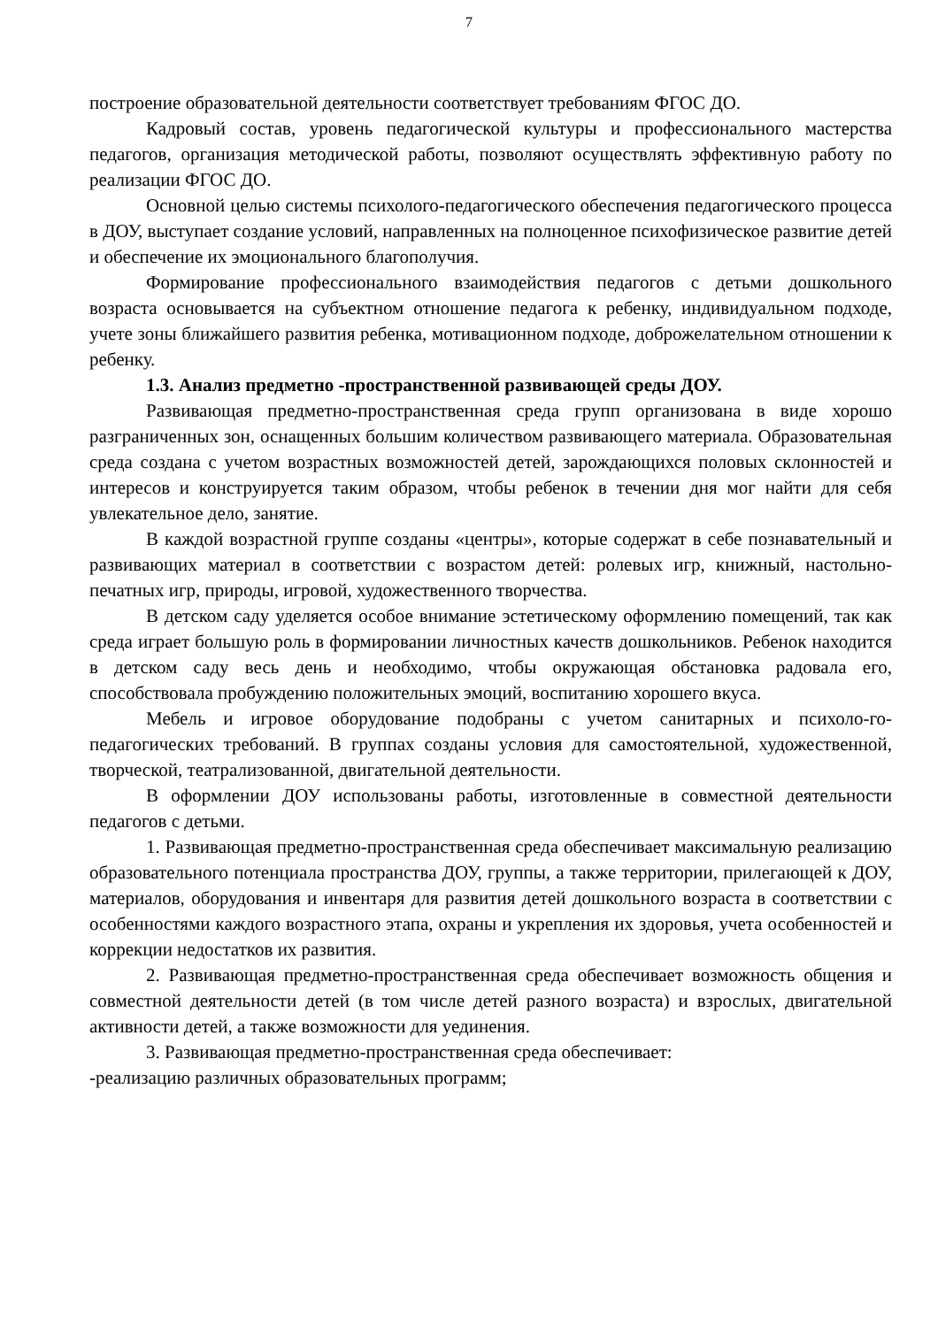7
построение образовательной деятельности соответствует требованиям ФГОС ДО.
Кадровый состав, уровень педагогической культуры и профессионального мастерства педагогов, организация методической работы, позволяют осуществлять эффективную работу по реализации ФГОС ДО.
Основной целью системы психолого-педагогического обеспечения педагогического процесса в ДОУ, выступает создание условий, направленных на полноценное психофизическое развитие детей и обеспечение их эмоционального благополучия.
Формирование профессионального взаимодействия педагогов с детьми дошкольного возраста основывается на субъектном отношение педагога к ребенку, индивидуальном подходе, учете зоны ближайшего развития ребенка, мотивационном подходе, доброжелательном отношении к ребенку.
1.3. Анализ предметно -пространственной развивающей среды ДОУ.
Развивающая предметно-пространственная среда групп организована в виде хорошо разграниченных зон, оснащенных большим количеством развивающего материала. Образовательная среда создана с учетом возрастных возможностей детей, зарождающихся половых склонностей и интересов и конструируется таким образом, чтобы ребенок в течении дня мог найти для себя увлекательное дело, занятие.
В каждой возрастной группе созданы «центры», которые содержат в себе познавательный и развивающих материал в соответствии с возрастом детей: ролевых игр, книжный, настольно-печатных игр, природы, игровой, художественного творчества.
В детском саду уделяется особое внимание эстетическому оформлению помещений, так как среда играет большую роль в формировании личностных качеств дошкольников. Ребенок находится в детском саду весь день и необходимо, чтобы окружающая обстановка радовала его, способствовала пробуждению положительных эмоций, воспитанию хорошего вкуса.
Мебель и игровое оборудование подобраны с учетом санитарных и психоло-го-педагогических требований. В группах созданы условия для самостоятельной, художественной, творческой, театрализованной, двигательной деятельности.
В оформлении ДОУ использованы работы, изготовленные в совместной деятельности педагогов с детьми.
1. Развивающая предметно-пространственная среда обеспечивает максимальную реализацию образовательного потенциала пространства ДОУ, группы, а также территории, прилегающей к ДОУ, материалов, оборудования и инвентаря для развития детей дошкольного возраста в соответствии с особенностями каждого возрастного этапа, охраны и укрепления их здоровья, учета особенностей и коррекции недостатков их развития.
2. Развивающая предметно-пространственная среда обеспечивает возможность общения и совместной деятельности детей (в том числе детей разного возраста) и взрослых, двигательной активности детей, а также возможности для уединения.
3. Развивающая предметно-пространственная среда обеспечивает:
-реализацию различных образовательных программ;